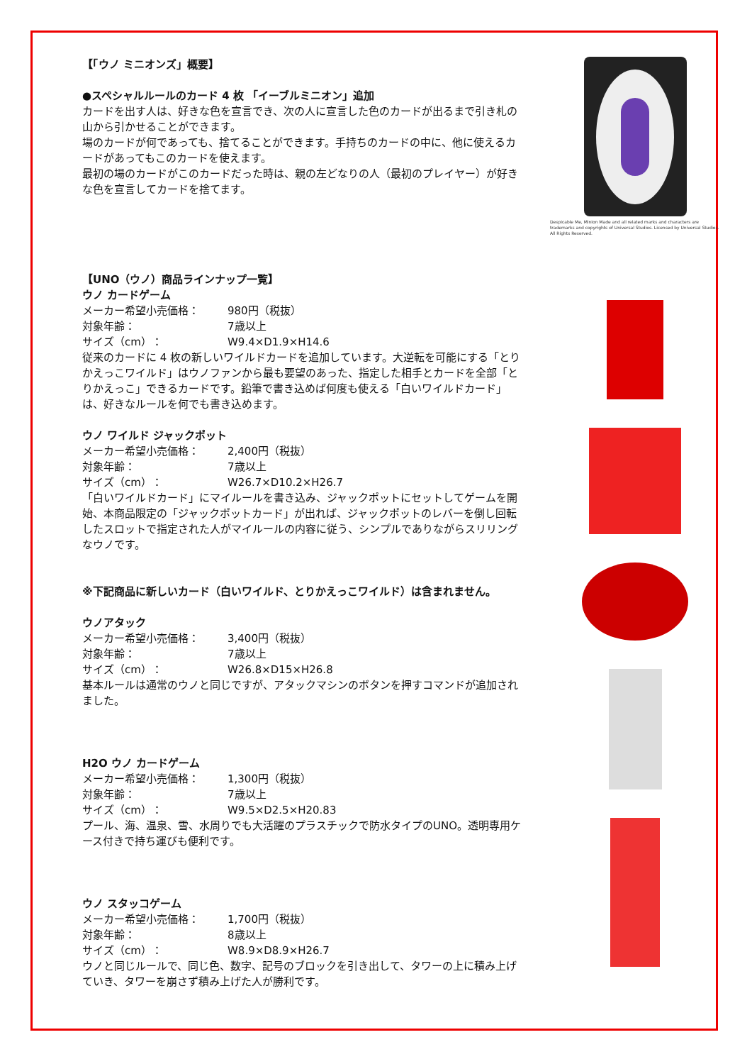【「ウノ ミニオンズ」概要】
●スペシャルルールのカード 4 枚 「イーブルミニオン」追加
カードを出す人は、好きな色を宣言でき、次の人に宣言した色のカードが出るまで引き札の山から引かせることができます。
場のカードが何であっても、捨てることができます。手持ちのカードの中に、他に使えるカードがあってもこのカードを使えます。
最初の場のカードがこのカードだった時は、親の左どなりの人（最初のプレイヤー）が好きな色を宣言してカードを捨てます。
Despicable Me, Minion Made and all related marks and characters are trademarks and copyrights of Universal Studios. Licensed by Universal Studios. All Rights Reserved.
【UNO（ウノ）商品ラインナップ一覧】
ウノ カードゲーム
メーカー希望小売価格： 980円（税抜） 対象年齢： 7歳以上 サイズ（cm）： W9.4×D1.9×H14.6
従来のカードに 4 枚の新しいワイルドカードを追加しています。大逆転を可能にする「とりかえっこワイルド」はウノファンから最も要望のあった、指定した相手とカードを全部「とりかえっこ」できるカードです。鉛筆で書き込めば何度も使える「白いワイルドカード」は、好きなルールを何でも書き込めます。
ウノ ワイルド ジャックポット
メーカー希望小売価格： 2,400円（税抜） 対象年齢： 7歳以上 サイズ（cm）： W26.7×D10.2×H26.7
「白いワイルドカード」にマイルールを書き込み、ジャックポットにセットしてゲームを開始、本商品限定の「ジャックポットカード」が出れば、ジャックポットのレバーを倒し回転したスロットで指定された人がマイルールの内容に従う、シンプルでありながらスリリングなウノです。
※下記商品に新しいカード（白いワイルド、とりかえっこワイルド）は含まれません。
ウノアタック
メーカー希望小売価格： 3,400円（税抜） 対象年齢： 7歳以上 サイズ（cm）： W26.8×D15×H26.8
基本ルールは通常のウノと同じですが、アタックマシンのボタンを押すコマンドが追加されました。
H2O ウノ カードゲーム
メーカー希望小売価格： 1,300円（税抜） 対象年齢： 7歳以上 サイズ（cm）： W9.5×D2.5×H20.83
プール、海、温泉、雪、水周りでも大活躍のプラスチックで防水タイプのUNO。透明専用ケース付きで持ち運びも便利です。
ウノ スタッコゲーム
メーカー希望小売価格： 1,700円（税抜） 対象年齢： 8歳以上 サイズ（cm）： W8.9×D8.9×H26.7
ウノと同じルールで、同じ色、数字、記号のブロックを引き出して、タワーの上に積み上げていき、タワーを崩さず積み上げた人が勝利です。